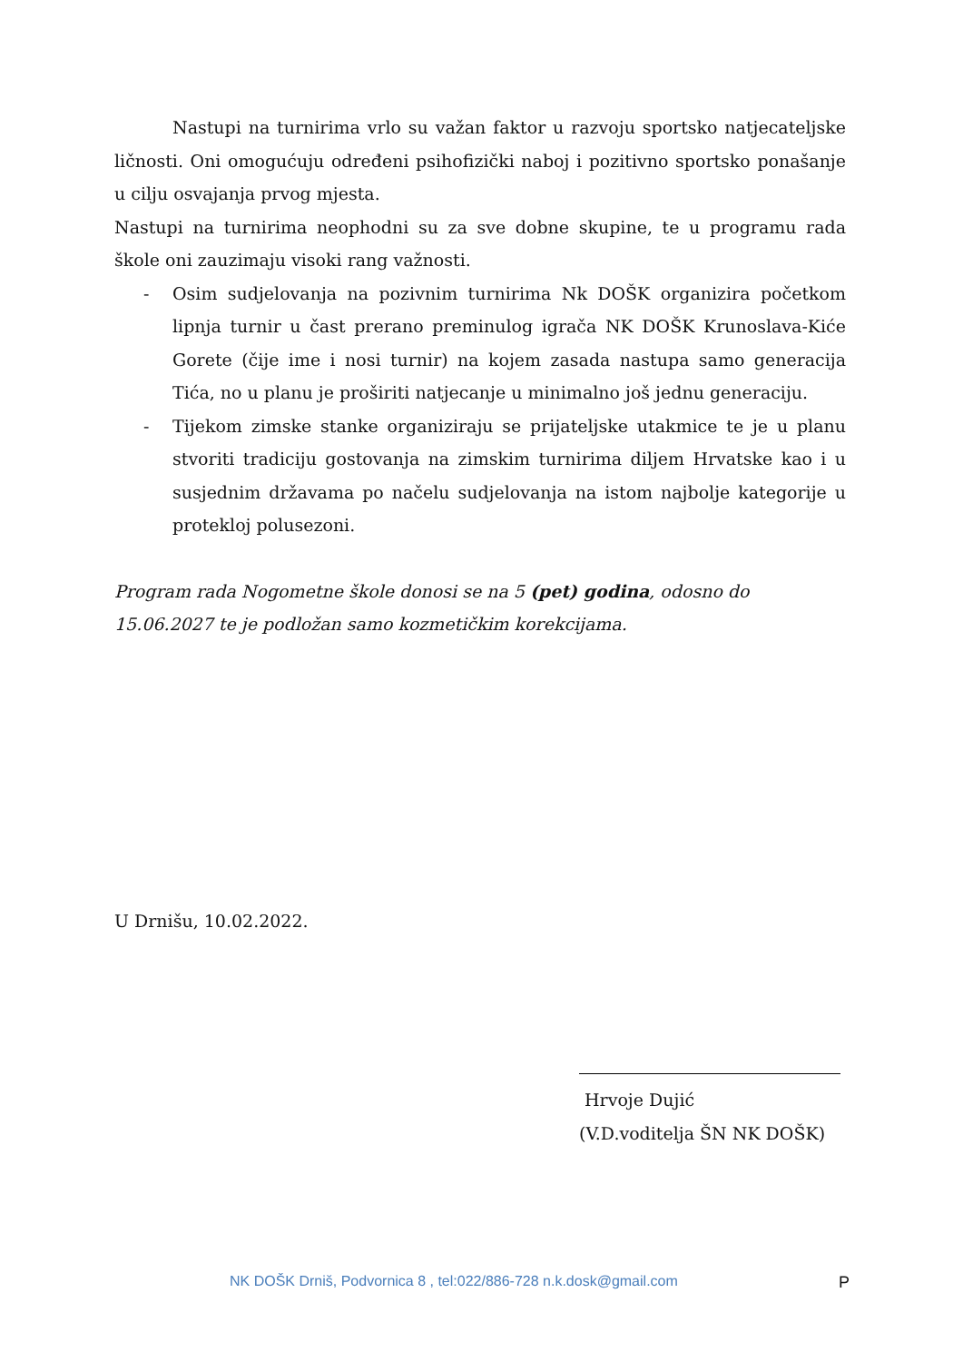Nastupi na turnirima vrlo su važan faktor u razvoju sportsko natjecateljske ličnosti. Oni omogućuju određeni psihofizički naboj i pozitivno sportsko ponašanje u cilju osvajanja prvog mjesta.
Nastupi na turnirima neophodni su za sve dobne skupine, te u programu rada škole oni zauzimaju visoki rang važnosti.
- Osim sudjelovanja na pozivnim turnirima Nk DOŠK organizira početkom lipnja turnir u čast prerano preminulog igrača NK DOŠK Krunoslava-Kiće Gorete (čije ime i nosi turnir) na kojem zasada nastupa samo generacija Tića, no u planu je proširiti natjecanje u minimalno još jednu generaciju.
- Tijekom zimske stanke organiziraju se prijateljske utakmice te je u planu stvoriti tradiciju gostovanja na zimskim turnirima diljem Hrvatske kao i u susjednim državama po načelu sudjelovanja na istom najbolje kategorije u protekloj polusezoni.
Program rada Nogometne škole donosi se na 5 (pet) godina, odosno do
15.06.2027 te je podložan samo kozmetičkim korekcijama.
U Drnišu, 10.02.2022.
Hrvoje Dujić
(V.D.voditelja ŠN NK DOŠK)
NK DOŠK Drniš, Podvornica 8 , tel:022/886-728 n.k.dosk@gmail.com P